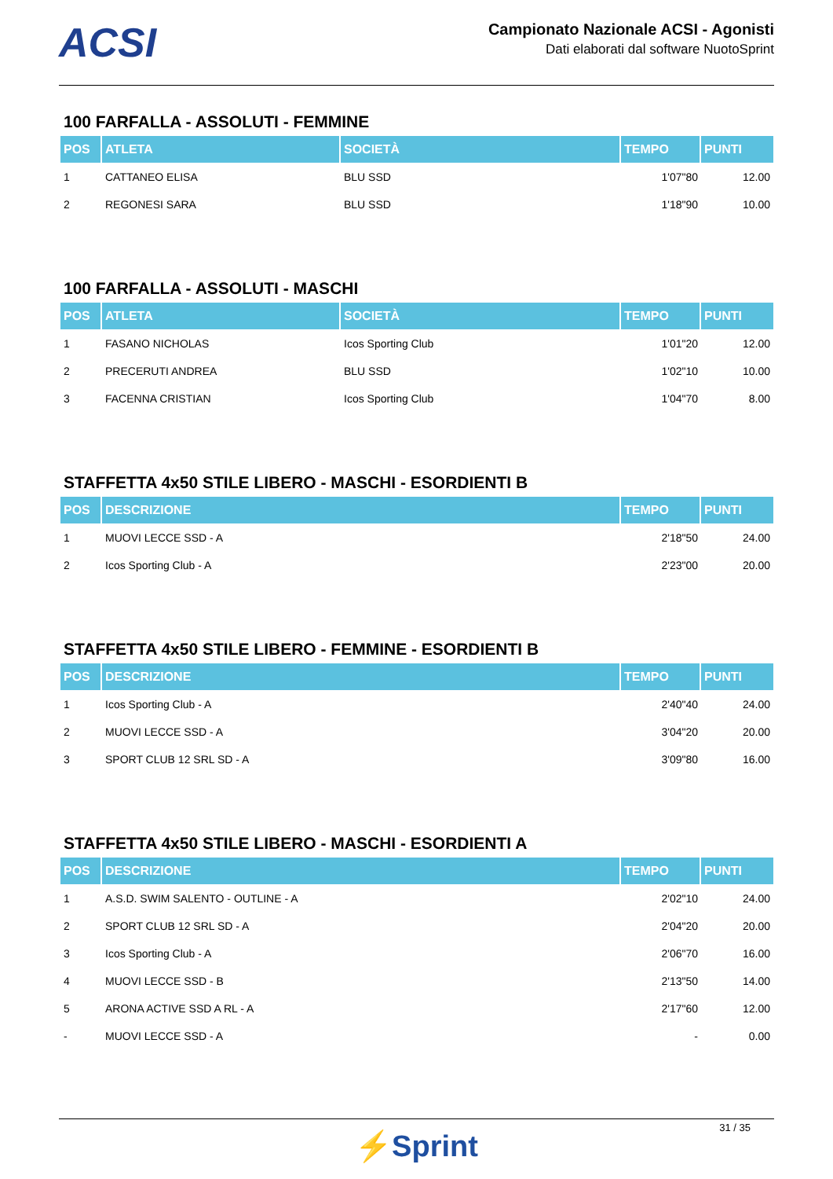ACSI
Campionato Nazionale ACSI - Agonisti
Dati elaborati dal software NuotoSprint
100 FARFALLA - ASSOLUTI - FEMMINE
| POS | ATLETA | SOCIETÀ | TEMPO | PUNTI |
| --- | --- | --- | --- | --- |
| 1 | CATTANEO ELISA | BLU SSD | 1'07"80 | 12.00 |
| 2 | REGONESI SARA | BLU SSD | 1'18"90 | 10.00 |
100 FARFALLA - ASSOLUTI - MASCHI
| POS | ATLETA | SOCIETÀ | TEMPO | PUNTI |
| --- | --- | --- | --- | --- |
| 1 | FASANO NICHOLAS | Icos Sporting Club | 1'01"20 | 12.00 |
| 2 | PRECERUTI ANDREA | BLU SSD | 1'02"10 | 10.00 |
| 3 | FACENNA CRISTIAN | Icos Sporting Club | 1'04"70 | 8.00 |
STAFFETTA 4x50 STILE LIBERO - MASCHI - ESORDIENTI B
| POS | DESCRIZIONE | TEMPO | PUNTI |
| --- | --- | --- | --- |
| 1 | MUOVI LECCE SSD - A | 2'18"50 | 24.00 |
| 2 | Icos Sporting Club - A | 2'23"00 | 20.00 |
STAFFETTA 4x50 STILE LIBERO - FEMMINE - ESORDIENTI B
| POS | DESCRIZIONE | TEMPO | PUNTI |
| --- | --- | --- | --- |
| 1 | Icos Sporting Club - A | 2'40"40 | 24.00 |
| 2 | MUOVI LECCE SSD - A | 3'04"20 | 20.00 |
| 3 | SPORT CLUB 12 SRL SD - A | 3'09"80 | 16.00 |
STAFFETTA 4x50 STILE LIBERO - MASCHI - ESORDIENTI A
| POS | DESCRIZIONE | TEMPO | PUNTI |
| --- | --- | --- | --- |
| 1 | A.S.D. SWIM SALENTO - OUTLINE - A | 2'02"10 | 24.00 |
| 2 | SPORT CLUB 12 SRL SD - A | 2'04"20 | 20.00 |
| 3 | Icos Sporting Club - A | 2'06"70 | 16.00 |
| 4 | MUOVI LECCE SSD - B | 2'13"50 | 14.00 |
| 5 | ARONA ACTIVE SSD A RL - A | 2'17"60 | 12.00 |
| - | MUOVI LECCE SSD - A | - | 0.00 |
31 / 35
⚡Sprint